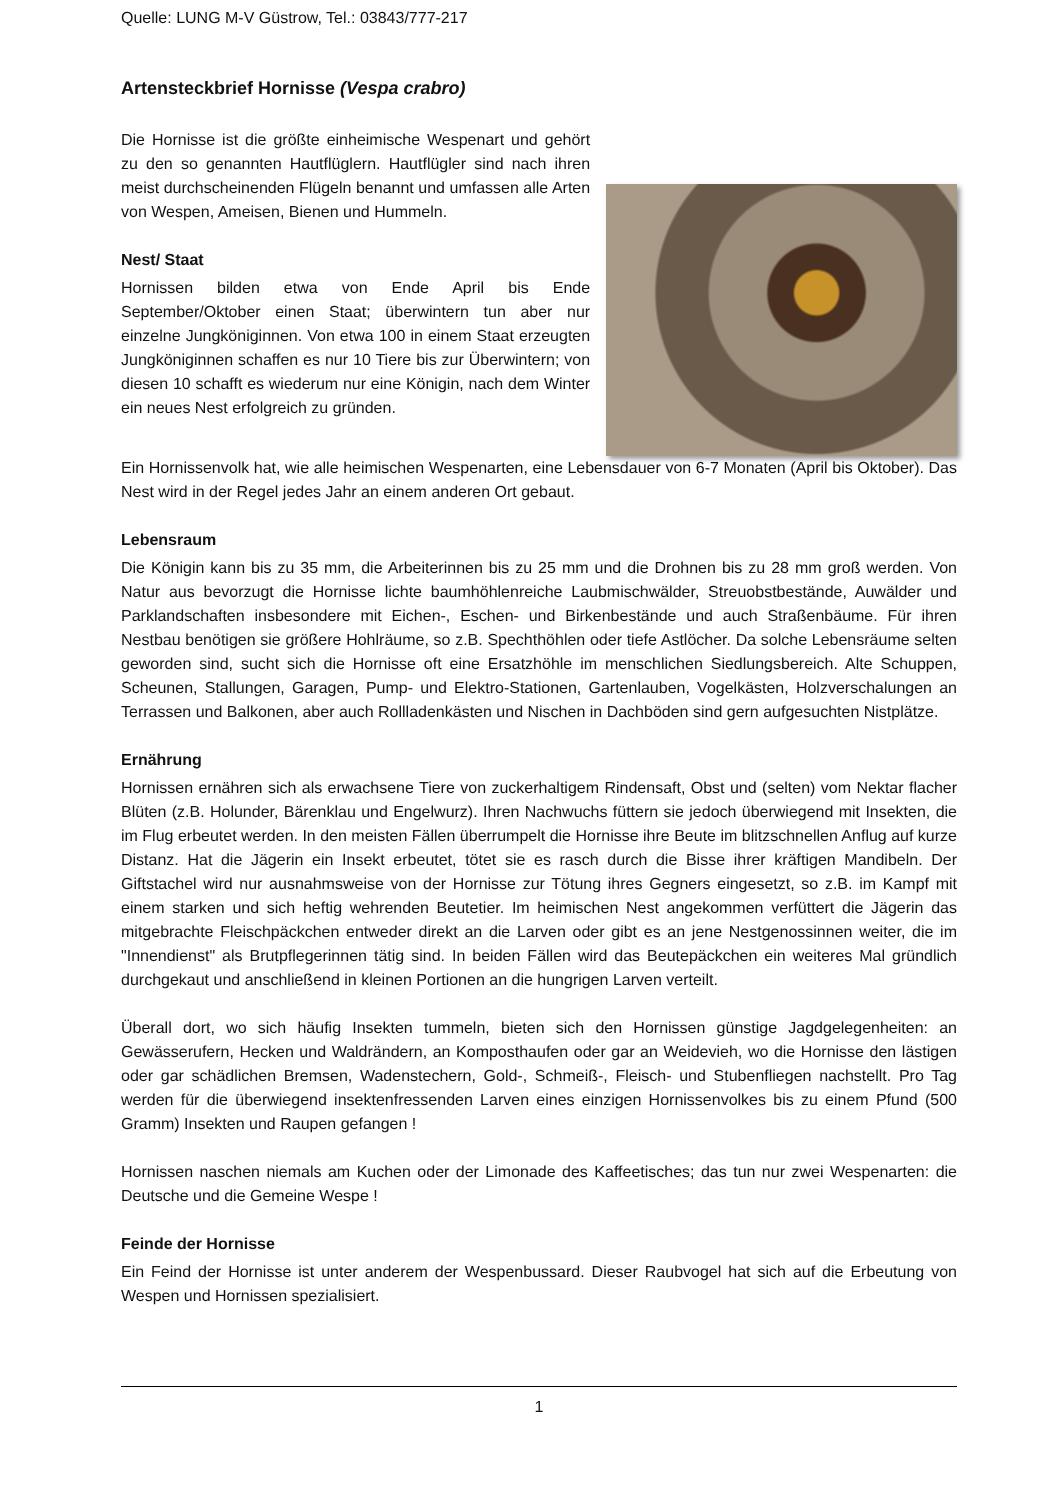Quelle: LUNG M-V Güstrow, Tel.: 03843/777-217
Artensteckbrief Hornisse (Vespa crabro)
Die Hornisse ist die größte einheimische Wespenart und gehört zu den so genannten Hautflüglern. Hautflügler sind nach ihren meist durchscheinenden Flügeln benannt und umfassen alle Arten von Wespen, Ameisen, Bienen und Hummeln.
Nest/ Staat
Hornissen bilden etwa von Ende April bis Ende September/Oktober einen Staat; überwintern tun aber nur einzelne Jungköniginnen. Von etwa 100 in einem Staat erzeugten Jungköniginnen schaffen es nur 10 Tiere bis zur Überwintern; von diesen 10 schafft es wiederum nur eine Königin, nach dem Winter ein neues Nest erfolgreich zu gründen.
Ein Hornissenvolk hat, wie alle heimischen Wespenarten, eine Lebensdauer von 6-7 Monaten (April bis Oktober). Das Nest wird in der Regel jedes Jahr an einem anderen Ort gebaut.
Lebensraum
Die Königin kann bis zu 35 mm, die Arbeiterinnen bis zu 25 mm und die Drohnen bis zu 28 mm groß werden. Von Natur aus bevorzugt die Hornisse lichte baumhöhlenreiche Laubmischwälder, Streuobstbestände, Auwälder und Parklandschaften insbesondere mit Eichen-, Eschen- und Birkenbestände und auch Straßenbäume. Für ihren Nestbau benötigen sie größere Hohlräume, so z.B. Spechthöhlen oder tiefe Astlöcher. Da solche Lebensräume selten geworden sind, sucht sich die Hornisse oft eine Ersatzhöhle im menschlichen Siedlungsbereich. Alte Schuppen, Scheunen, Stallungen, Garagen, Pump- und Elektro-Stationen, Gartenlauben, Vogelkästen, Holzverschalungen an Terrassen und Balkonen, aber auch Rollladenkästen und Nischen in Dachböden sind gern aufgesuchten Nistplätze.
Ernährung
Hornissen ernähren sich als erwachsene Tiere von zuckerhaltigem Rindensaft, Obst und (selten) vom Nektar flacher Blüten (z.B. Holunder, Bärenklau und Engelwurz). Ihren Nachwuchs füttern sie jedoch überwiegend mit Insekten, die im Flug erbeutet werden. In den meisten Fällen überrumpelt die Hornisse ihre Beute im blitzschnellen Anflug auf kurze Distanz. Hat die Jägerin ein Insekt erbeutet, tötet sie es rasch durch die Bisse ihrer kräftigen Mandibeln. Der Giftstachel wird nur ausnahmsweise von der Hornisse zur Tötung ihres Gegners eingesetzt, so z.B. im Kampf mit einem starken und sich heftig wehrenden Beutetier. Im heimischen Nest angekommen verfüttert die Jägerin das mitgebrachte Fleischpäckchen entweder direkt an die Larven oder gibt es an jene Nestgenossinnen weiter, die im "Innendienst" als Brutpflegerinnen tätig sind. In beiden Fällen wird das Beutepäckchen ein weiteres Mal gründlich durchgekaut und anschließend in kleinen Portionen an die hungrigen Larven verteilt.
Überall dort, wo sich häufig Insekten tummeln, bieten sich den Hornissen günstige Jagdgelegenheiten: an Gewässerufern, Hecken und Waldrändern, an Komposthaufen oder gar an Weidevieh, wo die Hornisse den lästigen oder gar schädlichen Bremsen, Wadenstechern, Gold-, Schmeiß-, Fleisch- und Stubenfliegen nachstellt. Pro Tag werden für die überwiegend insektenfressenden Larven eines einzigen Hornissenvolkes bis zu einem Pfund (500 Gramm) Insekten und Raupen gefangen !
Hornissen naschen niemals am Kuchen oder der Limonade des Kaffeetisches; das tun nur zwei Wespenarten: die Deutsche und die Gemeine Wespe !
Feinde der Hornisse
Ein Feind der Hornisse ist unter anderem der Wespenbussard. Dieser Raubvogel hat sich auf die Erbeutung von Wespen und Hornissen spezialisiert.
1